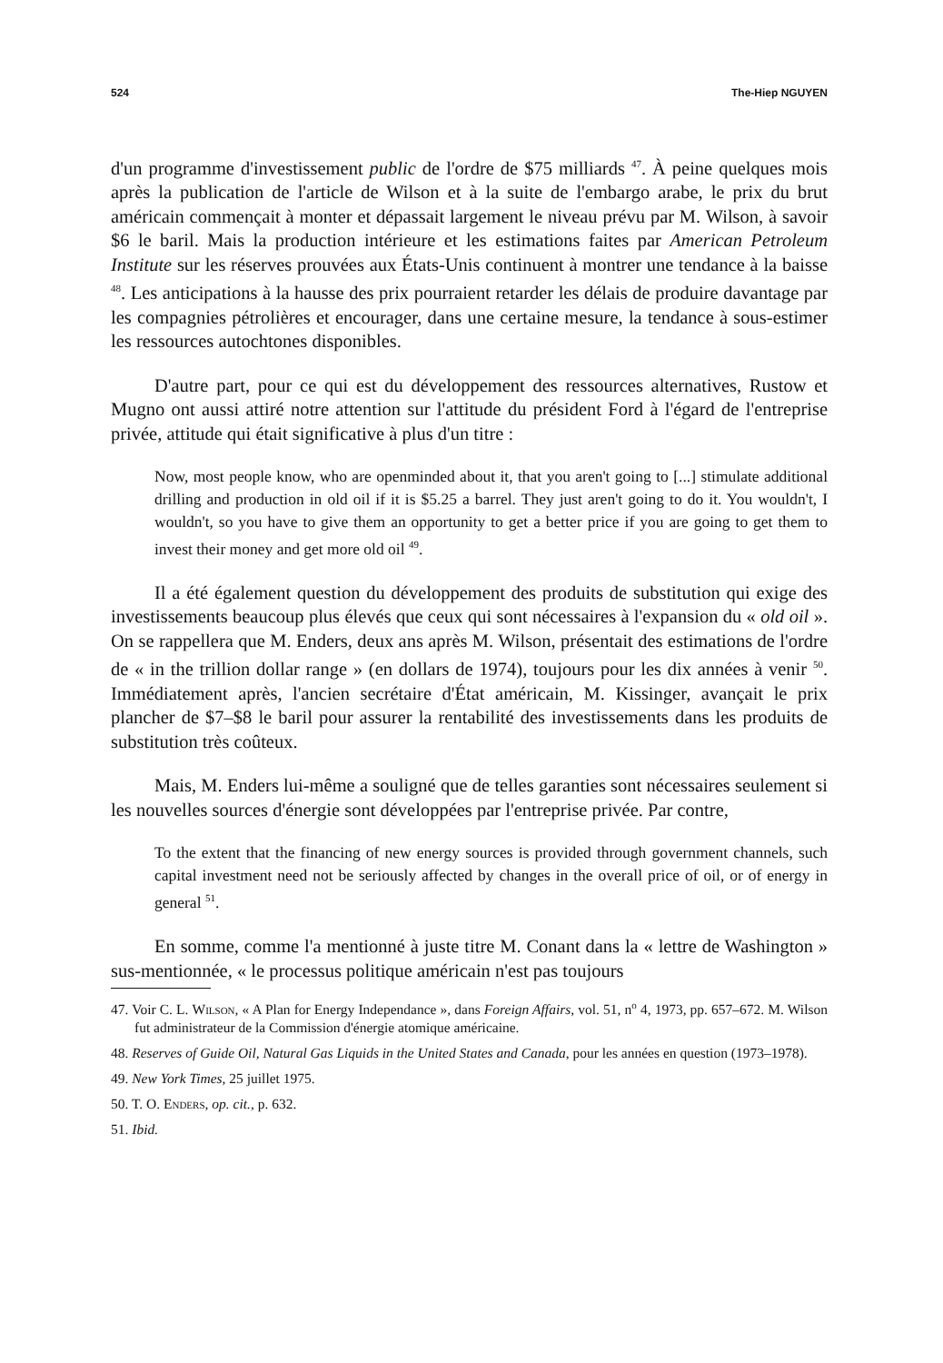524 The-Hiep NGUYEN
d'un programme d'investissement public de l'ordre de $75 milliards <sup>47</sup>. À peine quelques mois après la publication de l'article de Wilson et à la suite de l'embargo arabe, le prix du brut américain commençait à monter et dépassait largement le niveau prévu par M. Wilson, à savoir $6 le baril. Mais la production intérieure et les estimations faites par American Petroleum Institute sur les réserves prouvées aux États-Unis continuent à montrer une tendance à la baisse <sup>48</sup>. Les anticipations à la hausse des prix pourraient retarder les délais de produire davantage par les compagnies pétrolières et encourager, dans une certaine mesure, la tendance à sous-estimer les ressources autochtones disponibles.
D'autre part, pour ce qui est du développement des ressources alternatives, Rustow et Mugno ont aussi attiré notre attention sur l'attitude du président Ford à l'égard de l'entreprise privée, attitude qui était significative à plus d'un titre :
Now, most people know, who are openminded about it, that you aren't going to [...] stimulate additional drilling and production in old oil if it is $5.25 a barrel. They just aren't going to do it. You wouldn't, I wouldn't, so you have to give them an opportunity to get a better price if you are going to get them to invest their money and get more old oil <sup>49</sup>.
Il a été également question du développement des produits de substitution qui exige des investissements beaucoup plus élevés que ceux qui sont nécessaires à l'expansion du « old oil ». On se rappellera que M. Enders, deux ans après M. Wilson, présentait des estimations de l'ordre de « in the trillion dollar range » (en dollars de 1974), toujours pour les dix années à venir <sup>50</sup>. Immédiatement après, l'ancien secrétaire d'État américain, M. Kissinger, avançait le prix plancher de $7–$8 le baril pour assurer la rentabilité des investissements dans les produits de substitution très coûteux.
Mais, M. Enders lui-même a souligné que de telles garanties sont nécessaires seulement si les nouvelles sources d'énergie sont développées par l'entreprise privée. Par contre,
To the extent that the financing of new energy sources is provided through government channels, such capital investment need not be seriously affected by changes in the overall price of oil, or of energy in general <sup>51</sup>.
En somme, comme l'a mentionné à juste titre M. Conant dans la « lettre de Washington » sus-mentionnée, « le processus politique américain n'est pas toujours
47. Voir C. L. Wilson, « A Plan for Energy Independance », dans Foreign Affairs, vol. 51, n<sup>o</sup> 4, 1973, pp. 657–672. M. Wilson fut administrateur de la Commission d'énergie atomique américaine.
48. Reserves of Guide Oil, Natural Gas Liquids in the United States and Canada, pour les années en question (1973–1978).
49. New York Times, 25 juillet 1975.
50. T. O. Enders, op. cit., p. 632.
51. Ibid.